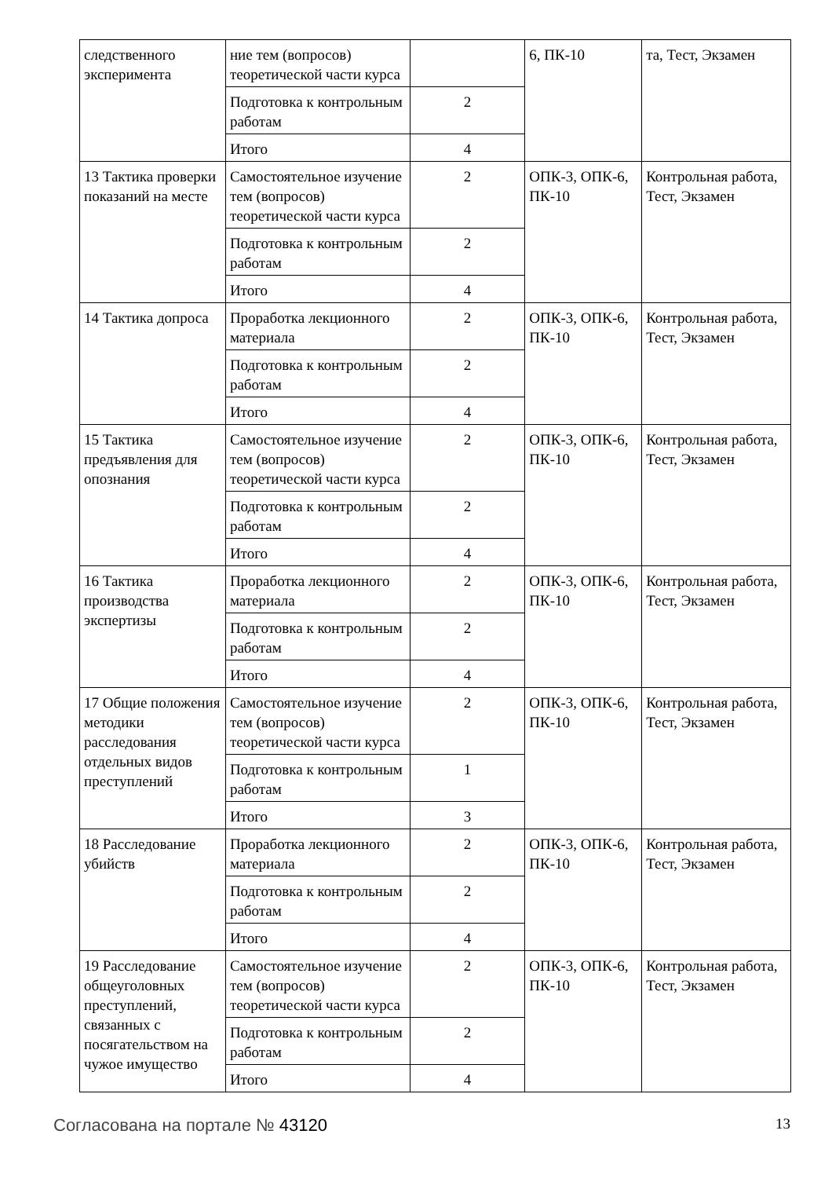| следственного эксперимента | ние тем (вопросов) теоретической части курса | | 6, ПК-10 | та, Тест, Экзамен |
| | Подготовка к контрольным работам | 2 | | |
| | Итого | 4 | | |
| 13 Тактика проверки показаний на месте | Самостоятельное изучение тем (вопросов) теоретической части курса | 2 | ОПК-3, ОПК-6, ПК-10 | Контрольная работа, Тест, Экзамен |
| | Подготовка к контрольным работам | 2 | | |
| | Итого | 4 | | |
| 14 Тактика допроса | Проработка лекционного материала | 2 | ОПК-3, ОПК-6, ПК-10 | Контрольная работа, Тест, Экзамен |
| | Подготовка к контрольным работам | 2 | | |
| | Итого | 4 | | |
| 15 Тактика предъявления для опознания | Самостоятельное изучение тем (вопросов) теоретической части курса | 2 | ОПК-3, ОПК-6, ПК-10 | Контрольная работа, Тест, Экзамен |
| | Подготовка к контрольным работам | 2 | | |
| | Итого | 4 | | |
| 16 Тактика производства экспертизы | Проработка лекционного материала | 2 | ОПК-3, ОПК-6, ПК-10 | Контрольная работа, Тест, Экзамен |
| | Подготовка к контрольным работам | 2 | | |
| | Итого | 4 | | |
| 17 Общие положения методики расследования отдельных видов преступлений | Самостоятельное изучение тем (вопросов) теоретической части курса | 2 | ОПК-3, ОПК-6, ПК-10 | Контрольная работа, Тест, Экзамен |
| | Подготовка к контрольным работам | 1 | | |
| | Итого | 3 | | |
| 18 Расследование убийств | Проработка лекционного материала | 2 | ОПК-3, ОПК-6, ПК-10 | Контрольная работа, Тест, Экзамен |
| | Подготовка к контрольным работам | 2 | | |
| | Итого | 4 | | |
| 19 Расследование общеуголовных преступлений, связанных с посягательством на чужое имущество | Самостоятельное изучение тем (вопросов) теоретической части курса | 2 | ОПК-3, ОПК-6, ПК-10 | Контрольная работа, Тест, Экзамен |
| | Подготовка к контрольным работам | 2 | | |
| | Итого | 4 | | |
Согласована на портале № 43120 13